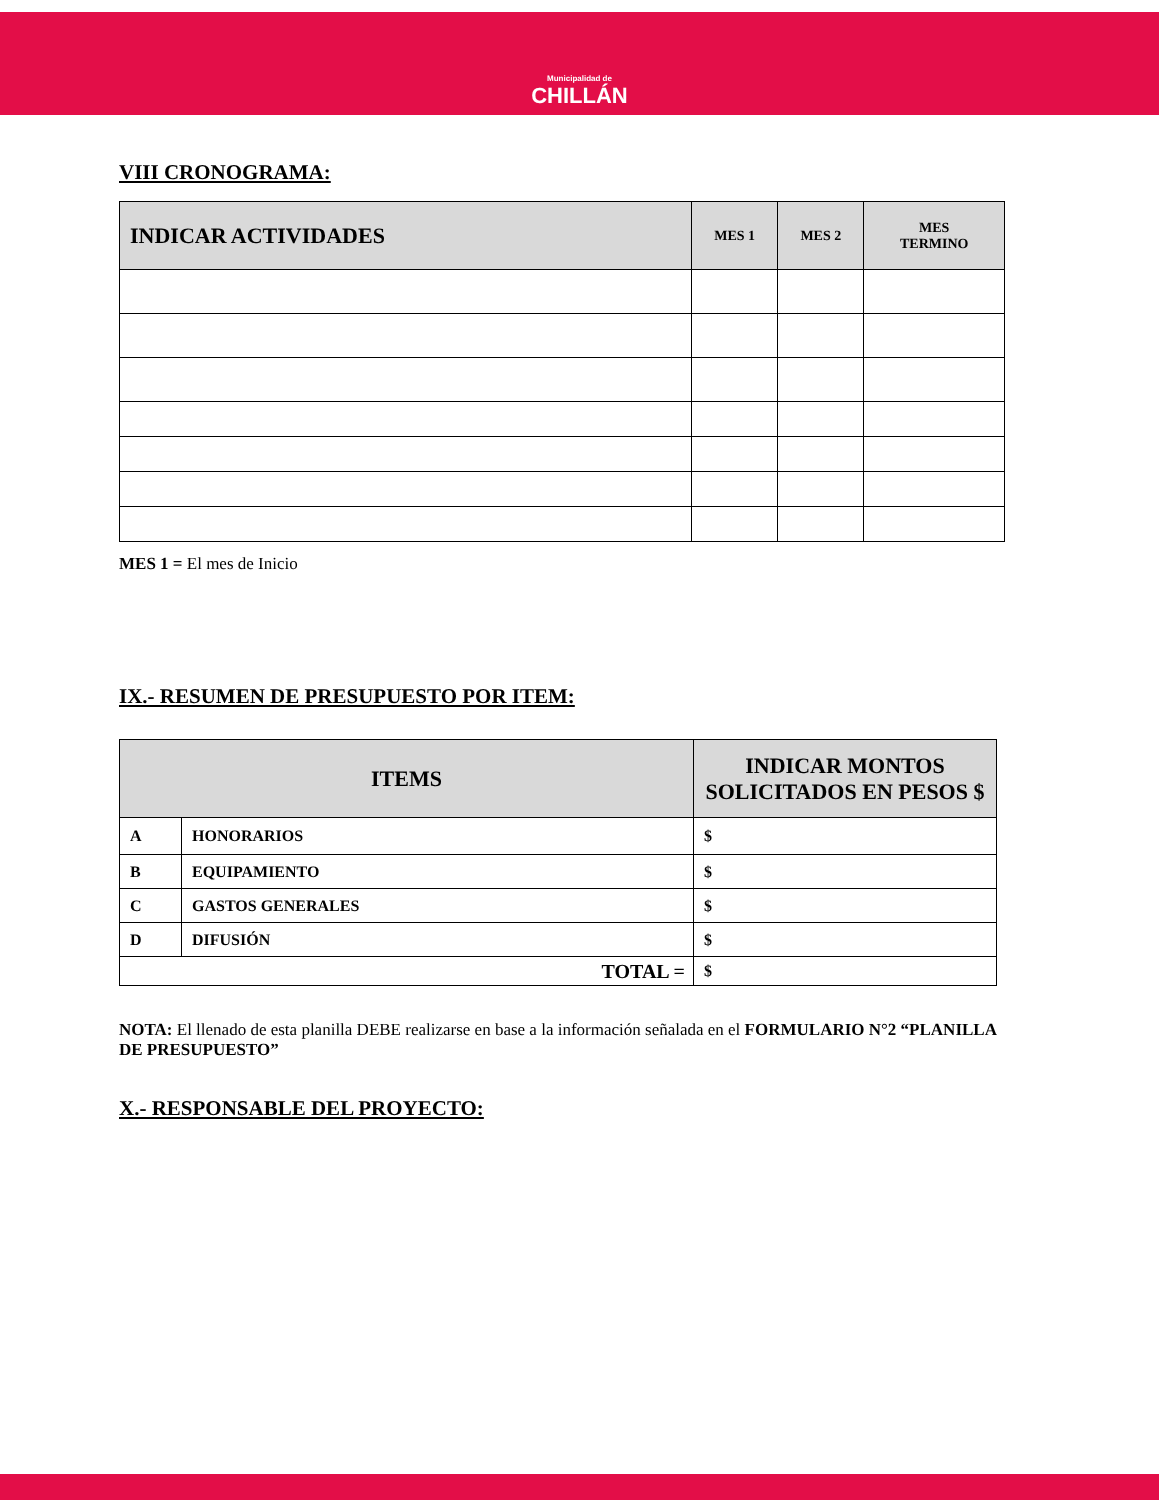Municipalidad de
CHILLÁN
VIII CRONOGRAMA:
| INDICAR ACTIVIDADES | MES 1 | MES 2 | MES TERMINO |
| --- | --- | --- | --- |
MES 1 = El mes de Inicio
IX.- RESUMEN DE PRESUPUESTO POR ITEM:
| ITEMS | | INDICAR MONTOS SOLICITADOS EN PESOS $ |
| --- | --- | --- |
| A | HONORARIOS | $ |
| B | EQUIPAMIENTO | $ |
| C | GASTOS GENERALES | $ |
| D | DIFUSIÓN | $ |
| TOTAL = | | $ |
NOTA: El llenado de esta planilla DEBE realizarse en base a la información señalada en el FORMULARIO N°2 “PLANILLA DE PRESUPUESTO”
X.- RESPONSABLE DEL PROYECTO: